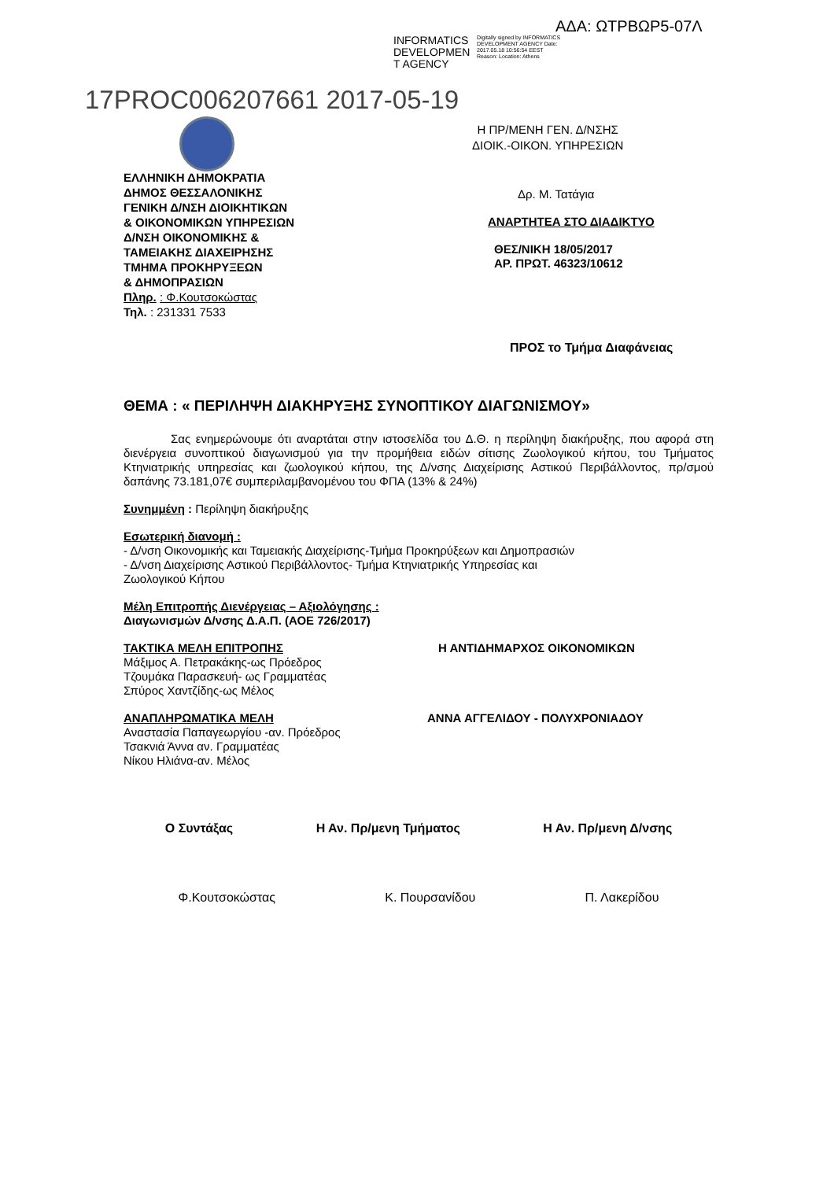ΑΔΑ: ΩΤΡΒΩΡ5-07Λ
INFORMATICS DEVELOPMEN T AGENCY
Digitally signed by INFORMATICS DEVELOPMENT AGENCY Date: 2017.05.18 10:56:54 EEST Reason: Location: Athens
17PROC006207661 2017-05-19
Η ΠΡ/ΜΕΝΗ ΓΕΝ. Δ/ΝΣΗΣ
ΔΙΟΙΚ.-ΟΙΚΟΝ. ΥΠΗΡΕΣΙΩΝ
ΕΛΛΗΝΙΚΗ ΔΗΜΟΚΡΑΤΙΑ
ΔΗΜΟΣ ΘΕΣΣΑΛΟΝΙΚΗΣ
ΓΕΝΙΚΗ Δ/ΝΣΗ ΔΙΟΙΚΗΤΙΚΩΝ
& ΟΙΚΟΝΟΜΙΚΩΝ ΥΠΗΡΕΣΙΩΝ
Δ/ΝΣΗ ΟΙΚΟΝΟΜΙΚΗΣ &
ΤΑΜΕΙΑΚΗΣ ΔΙΑΧΕΙΡΗΣΗΣ
ΤΜΗΜΑ ΠΡΟΚΗΡΥΞΕΩΝ
& ΔΗΜΟΠΡΑΣΙΩΝ
Πληρ. : Φ.Κουτσοκώστας
Τηλ. : 231331 7533
Δρ. Μ. Τατάγια
ΑΝΑΡΤΗΤΕΑ ΣΤΟ ΔΙΑΔΙΚΤΥΟ
ΘΕΣ/ΝΙΚΗ 18/05/2017
ΑΡ. ΠΡΩΤ. 46323/10612
ΠΡΟΣ το Τμήμα Διαφάνειας
ΘΕΜΑ : « ΠΕΡΙΛΗΨΗ ΔΙΑΚΗΡΥΞΗΣ ΣΥΝΟΠΤΙΚΟΥ ΔΙΑΓΩΝΙΣΜΟΥ»
Σας ενημερώνουμε ότι αναρτάται στην ιστοσελίδα του Δ.Θ. η περίληψη διακήρυξης, που αφορά στη διενέργεια συνοπτικού διαγωνισμού για την προμήθεια ειδών σίτισης Ζωολογικού κήπου, του Τμήματος Κτηνιατρικής υπηρεσίας και ζωολογικού κήπου, της Δ/νσης Διαχείρισης Αστικού Περιβάλλοντος, πρ/σμού δαπάνης 73.181,07€ συμπεριλαμβανομένου του ΦΠΑ (13% & 24%)
Συνημμένη : Περίληψη διακήρυξης
Εσωτερική διανομή :
- Δ/νση Οικονομικής και Ταμειακής Διαχείρισης-Τμήμα Προκηρύξεων και Δημοπρασιών
- Δ/νση Διαχείρισης Αστικού Περιβάλλοντος- Τμήμα Κτηνιατρικής Υπηρεσίας και
Ζωολογικού Κήπου
Μέλη Επιτροπής Διενέργειας – Αξιολόγησης :
Διαγωνισμών Δ/νσης Δ.Α.Π. (ΑΟΕ 726/2017)
ΤΑΚΤΙΚΑ ΜΕΛΗ ΕΠΙΤΡΟΠΗΣ
Μάξιμος Α. Πετρακάκης-ως Πρόεδρος
Τζουμάκα Παρασκευή- ως Γραμματέας
Σπύρος Χαντζίδης-ως Μέλος
Η ΑΝΤΙΔΗΜΑΡΧΟΣ ΟΙΚΟΝΟΜΙΚΩΝ
ΑΝΑΠΛΗΡΩΜΑΤΙΚΑ ΜΕΛΗ
Αναστασία Παπαγεωργίου -αν. Πρόεδρος
Τσακνιά Άννα αν. Γραμματέας
Νίκου Ηλιάνα-αν. Μέλος
ΑΝΝΑ ΑΓΓΕΛΙΔΟΥ - ΠΟΛΥΧΡΟΝΙΑΔΟΥ
Ο Συντάξας Η Αν. Πρ/μενη Τμήματος Η Αν. Πρ/μενη Δ/νσης
Φ.Κουτσοκώστας Κ. Πουρσανίδου Π. Λακερίδου